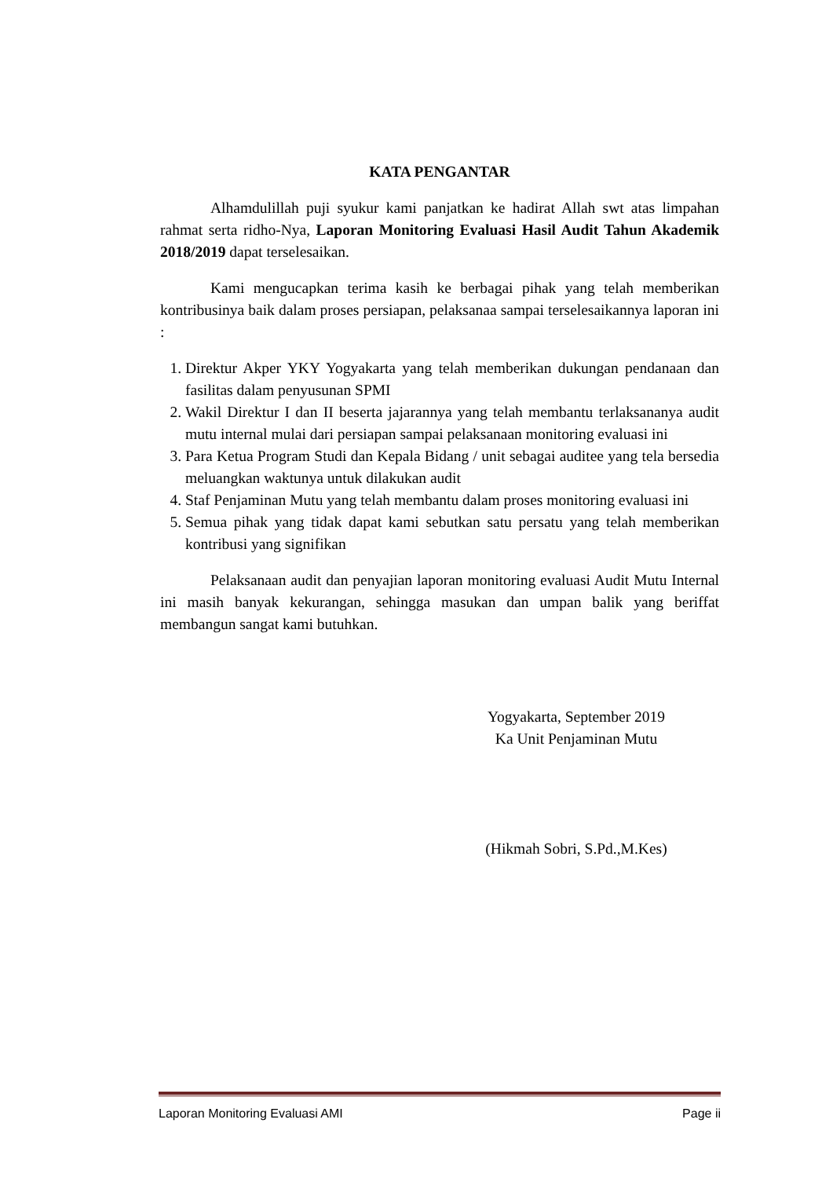KATA PENGANTAR
Alhamdulillah puji syukur kami panjatkan ke hadirat Allah swt atas limpahan rahmat serta ridho-Nya, Laporan Monitoring Evaluasi Hasil Audit Tahun Akademik 2018/2019 dapat terselesaikan.
Kami mengucapkan terima kasih ke berbagai pihak yang telah memberikan kontribusinya baik dalam proses persiapan, pelaksanaa sampai terselesaikannya laporan ini :
1. Direktur Akper YKY Yogyakarta yang telah memberikan dukungan pendanaan dan fasilitas dalam penyusunan SPMI
2. Wakil Direktur I dan II beserta jajarannya yang telah membantu terlaksananya audit mutu internal mulai dari persiapan sampai pelaksanaan monitoring evaluasi ini
3. Para Ketua Program Studi dan Kepala Bidang / unit sebagai auditee yang tela bersedia meluangkan waktunya untuk dilakukan audit
4. Staf Penjaminan Mutu yang telah membantu dalam proses monitoring evaluasi ini
5. Semua pihak yang tidak dapat kami sebutkan satu persatu yang telah memberikan kontribusi yang signifikan
Pelaksanaan audit dan penyajian laporan monitoring evaluasi Audit Mutu Internal ini masih banyak kekurangan, sehingga masukan dan umpan balik yang beriffat membangun sangat kami butuhkan.
Yogyakarta, September 2019
Ka Unit Penjaminan Mutu
(Hikmah Sobri, S.Pd.,M.Kes)
Laporan Monitoring Evaluasi AMI Page ii